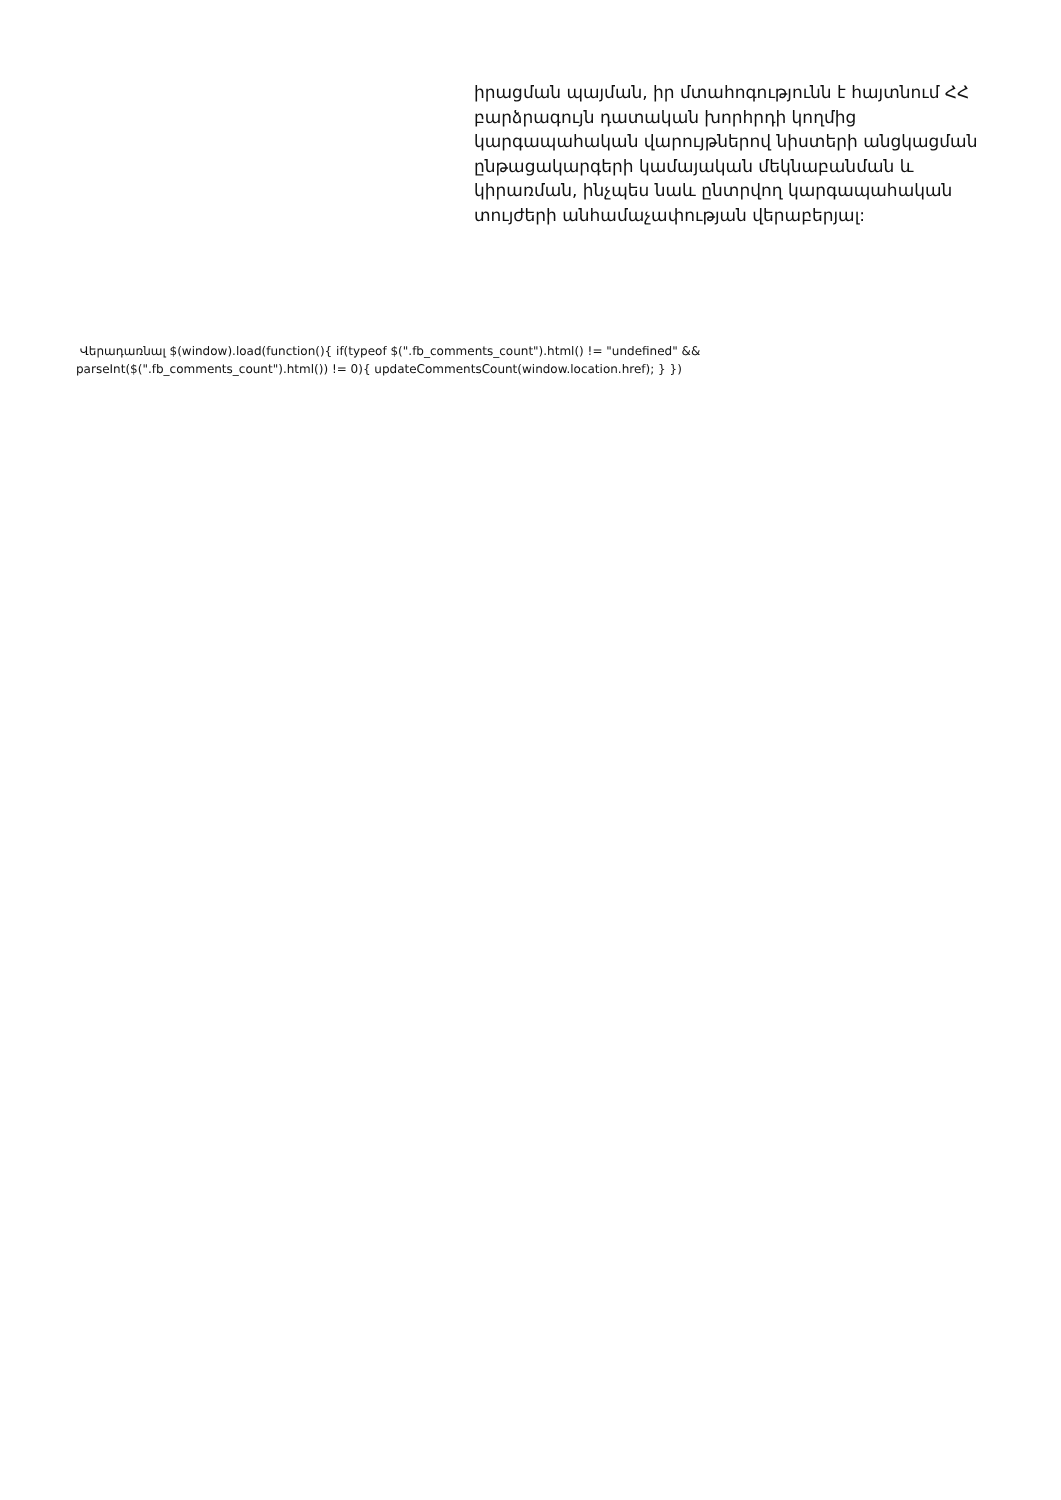իրացման պայման, իր մտահոգությունն է հայտնում ՀՀ բարձրագույն դատական խորհրդի կողմից կարգապահական վարույթներով նիստերի անցկացման ընթացակարգերի կամայական մեկնաբանման և կիրառման, ինչպես նաև ընտրվող կարգապահական տույժերի անհամաչափության վերաբերյալ:
Վերադառնալ $(window).load(function(){ if(typeof $(".fb_comments_count").html() != "undefined" && parseInt($(".fb_comments_count").html()) != 0){ updateCommentsCount(window.location.href); } })